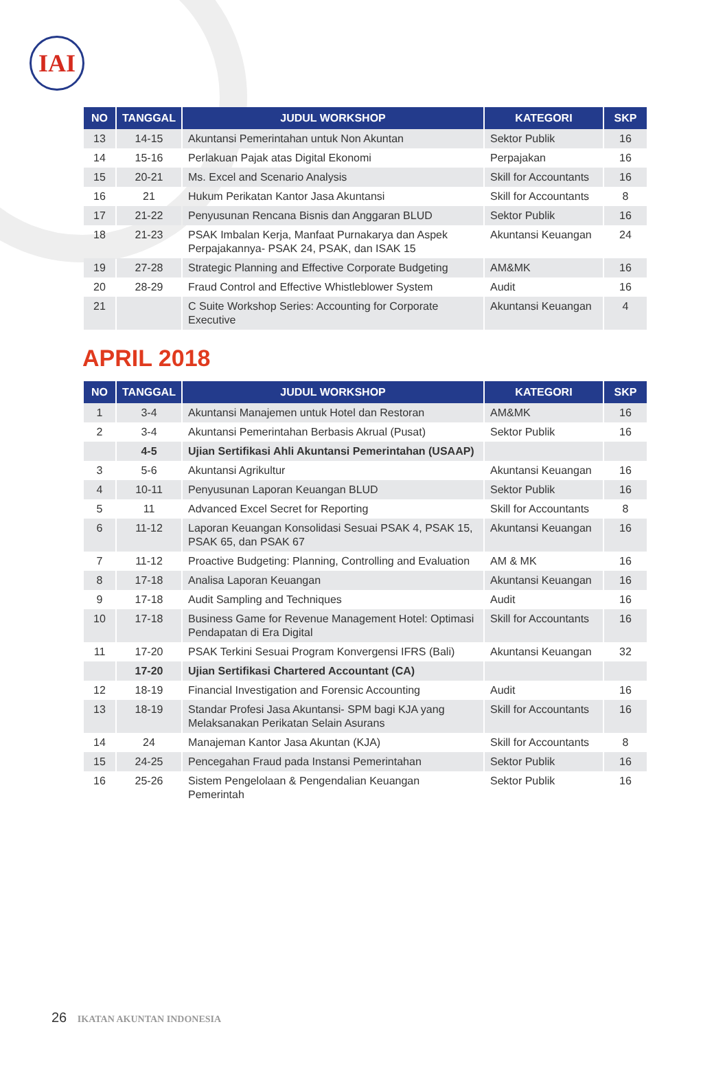IAI
| NO | TANGGAL | JUDUL WORKSHOP | KATEGORI | SKP |
| --- | --- | --- | --- | --- |
| 13 | 14-15 | Akuntansi Pemerintahan untuk Non Akuntan | Sektor Publik | 16 |
| 14 | 15-16 | Perlakuan Pajak atas Digital Ekonomi | Perpajakan | 16 |
| 15 | 20-21 | Ms. Excel and Scenario Analysis | Skill for Accountants | 16 |
| 16 | 21 | Hukum Perikatan Kantor Jasa Akuntansi | Skill for Accountants | 8 |
| 17 | 21-22 | Penyusunan Rencana Bisnis dan Anggaran BLUD | Sektor Publik | 16 |
| 18 | 21-23 | PSAK Imbalan Kerja, Manfaat Purnakarya dan Aspek Perpajakannya- PSAK 24, PSAK, dan ISAK 15 | Akuntansi Keuangan | 24 |
| 19 | 27-28 | Strategic Planning and Effective Corporate Budgeting | AM&MK | 16 |
| 20 | 28-29 | Fraud Control and Effective Whistleblower System | Audit | 16 |
| 21 | | C Suite Workshop Series: Accounting for Corporate Executive | Akuntansi Keuangan | 4 |
APRIL 2018
| NO | TANGGAL | JUDUL WORKSHOP | KATEGORI | SKP |
| --- | --- | --- | --- | --- |
| 1 | 3-4 | Akuntansi Manajemen untuk Hotel dan Restoran | AM&MK | 16 |
| 2 | 3-4 | Akuntansi Pemerintahan Berbasis Akrual (Pusat) | Sektor Publik | 16 |
| | 4-5 | Ujian Sertifikasi Ahli Akuntansi Pemerintahan (USAAP) | | |
| 3 | 5-6 | Akuntansi Agrikultur | Akuntansi Keuangan | 16 |
| 4 | 10-11 | Penyusunan Laporan Keuangan BLUD | Sektor Publik | 16 |
| 5 | 11 | Advanced Excel Secret for Reporting | Skill for Accountants | 8 |
| 6 | 11-12 | Laporan Keuangan Konsolidasi Sesuai PSAK 4, PSAK 15, PSAK 65, dan PSAK 67 | Akuntansi Keuangan | 16 |
| 7 | 11-12 | Proactive Budgeting: Planning, Controlling and Evaluation | AM & MK | 16 |
| 8 | 17-18 | Analisa Laporan Keuangan | Akuntansi Keuangan | 16 |
| 9 | 17-18 | Audit Sampling and Techniques | Audit | 16 |
| 10 | 17-18 | Business Game for Revenue Management Hotel: Optimasi Pendapatan di Era Digital | Skill for Accountants | 16 |
| 11 | 17-20 | PSAK Terkini Sesuai Program Konvergensi IFRS (Bali) | Akuntansi Keuangan | 32 |
| | 17-20 | Ujian Sertifikasi Chartered Accountant (CA) | | |
| 12 | 18-19 | Financial Investigation and Forensic Accounting | Audit | 16 |
| 13 | 18-19 | Standar Profesi Jasa Akuntansi- SPM bagi KJA yang Melaksanakan Perikatan Selain Asurans | Skill for Accountants | 16 |
| 14 | 24 | Manajeman Kantor Jasa Akuntan (KJA) | Skill for Accountants | 8 |
| 15 | 24-25 | Pencegahan Fraud pada Instansi Pemerintahan | Sektor Publik | 16 |
| 16 | 25-26 | Sistem Pengelolaan & Pengendalian Keuangan Pemerintah | Sektor Publik | 16 |
26 IKATAN AKUNTAN INDONESIA